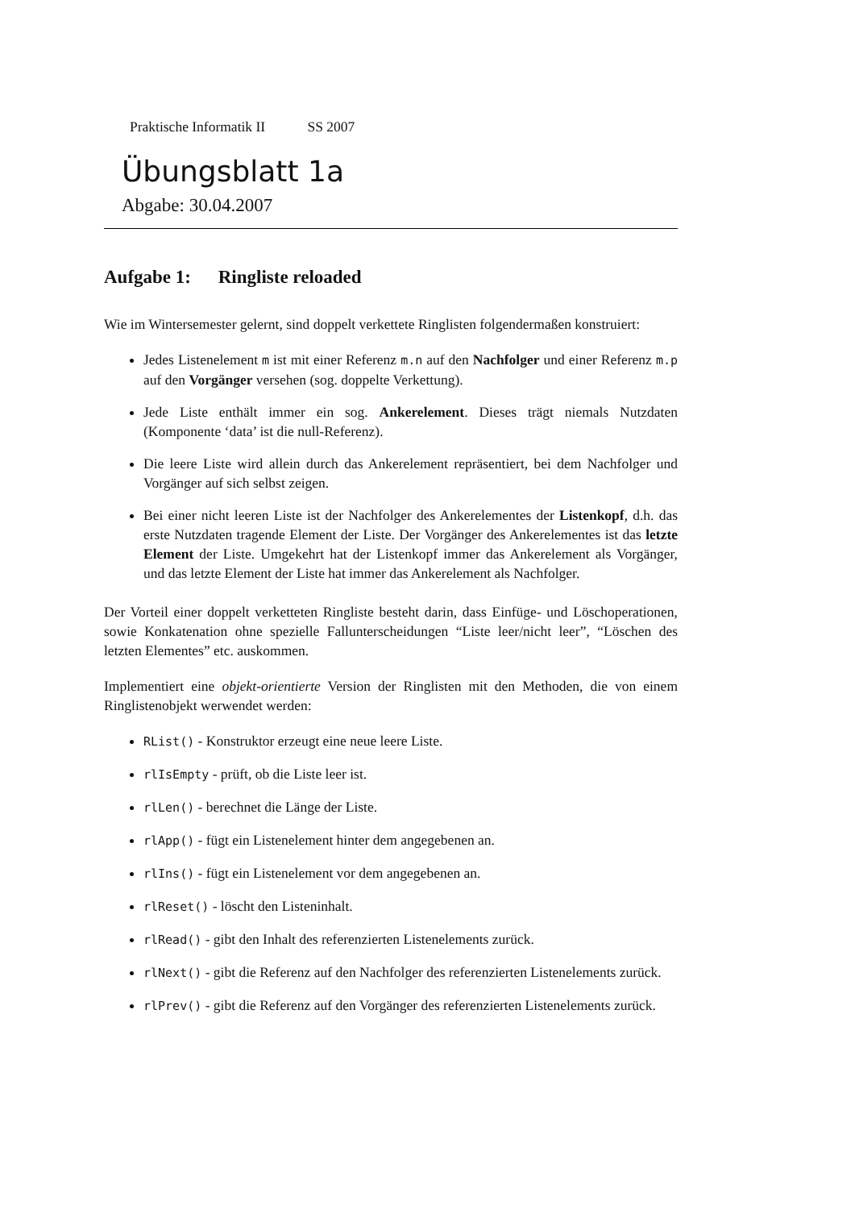Praktische Informatik II SS 2007
Übungsblatt 1a
Abgabe: 30.04.2007
Aufgabe 1: Ringliste reloaded
Wie im Wintersemester gelernt, sind doppelt verkettete Ringlisten folgendermaßen konstruiert:
Jedes Listenelement m ist mit einer Referenz m.n auf den Nachfolger und einer Referenz m.p auf den Vorgänger versehen (sog. doppelte Verkettung).
Jede Liste enthält immer ein sog. Ankerelement. Dieses trägt niemals Nutzdaten (Komponente ‘data’ ist die null-Referenz).
Die leere Liste wird allein durch das Ankerelement repräsentiert, bei dem Nachfolger und Vorgänger auf sich selbst zeigen.
Bei einer nicht leeren Liste ist der Nachfolger des Ankerelementes der Listenkopf, d.h. das erste Nutzdaten tragende Element der Liste. Der Vorgänger des Ankerelementes ist das letzte Element der Liste. Umgekehrt hat der Listenkopf immer das Ankerelement als Vorgänger, und das letzte Element der Liste hat immer das Ankerelement als Nachfolger.
Der Vorteil einer doppelt verketteten Ringliste besteht darin, dass Einfüge- und Löschoperationen, sowie Konkatenation ohne spezielle Fallunterscheidungen “Liste leer/nicht leer”, “Löschen des letzten Elementes” etc. auskommen.
Implementiert eine objekt-orientierte Version der Ringlisten mit den Methoden, die von einem Ringlistenobjekt werwendet werden:
RList() - Konstruktor erzeugt eine neue leere Liste.
rlIsEmpty - prüft, ob die Liste leer ist.
rlLen() - berechnet die Länge der Liste.
rlApp() - fügt ein Listenelement hinter dem angegebenen an.
rlIns() - fügt ein Listenelement vor dem angegebenen an.
rlReset() - löscht den Listeninhalt.
rlRead() - gibt den Inhalt des referenzierten Listenelements zurück.
rlNext() - gibt die Referenz auf den Nachfolger des referenzierten Listenelements zurück.
rlPrev() - gibt die Referenz auf den Vorgänger des referenzierten Listenelements zurück.